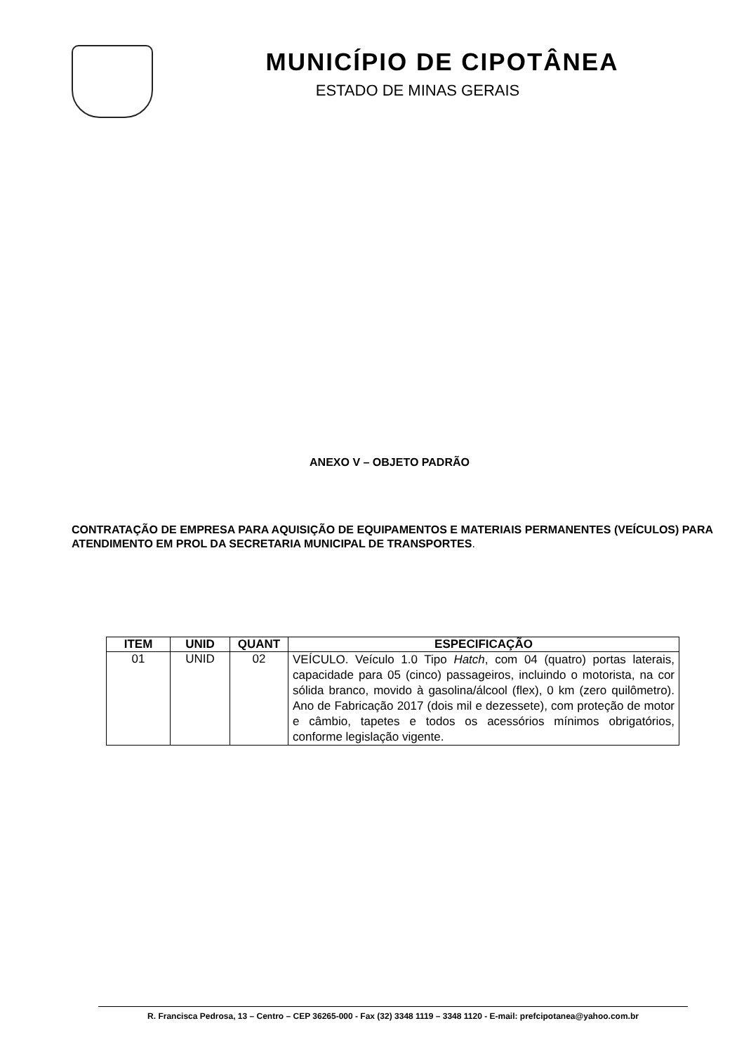MUNICÍPIO DE CIPOTÂNEA
ESTADO DE MINAS GERAIS
ANEXO V – OBJETO PADRÃO
CONTRATAÇÃO DE EMPRESA PARA AQUISIÇÃO DE EQUIPAMENTOS E MATERIAIS PERMANENTES (VEÍCULOS) PARA ATENDIMENTO EM PROL DA SECRETARIA MUNICIPAL DE TRANSPORTES.
| ITEM | UNID | QUANT | ESPECIFICAÇÃO |
| --- | --- | --- | --- |
| 01 | UNID | 02 | VEÍCULO. Veículo 1.0 Tipo Hatch , com 04 (quatro) portas laterais, capacidade para 05 (cinco) passageiros, incluindo o motorista, na cor sólida branco, movido à gasolina/álcool (flex), 0 km (zero quilômetro). Ano de Fabricação 2017 (dois mil e dezessete), com proteção de motor e câmbio, tapetes e todos os acessórios mínimos obrigatórios, conforme legislação vigente. |
R. Francisca Pedrosa, 13 – Centro – CEP 36265-000 - Fax (32) 3348 1119 – 3348 1120 - E-mail: prefcipotanea@yahoo.com.br